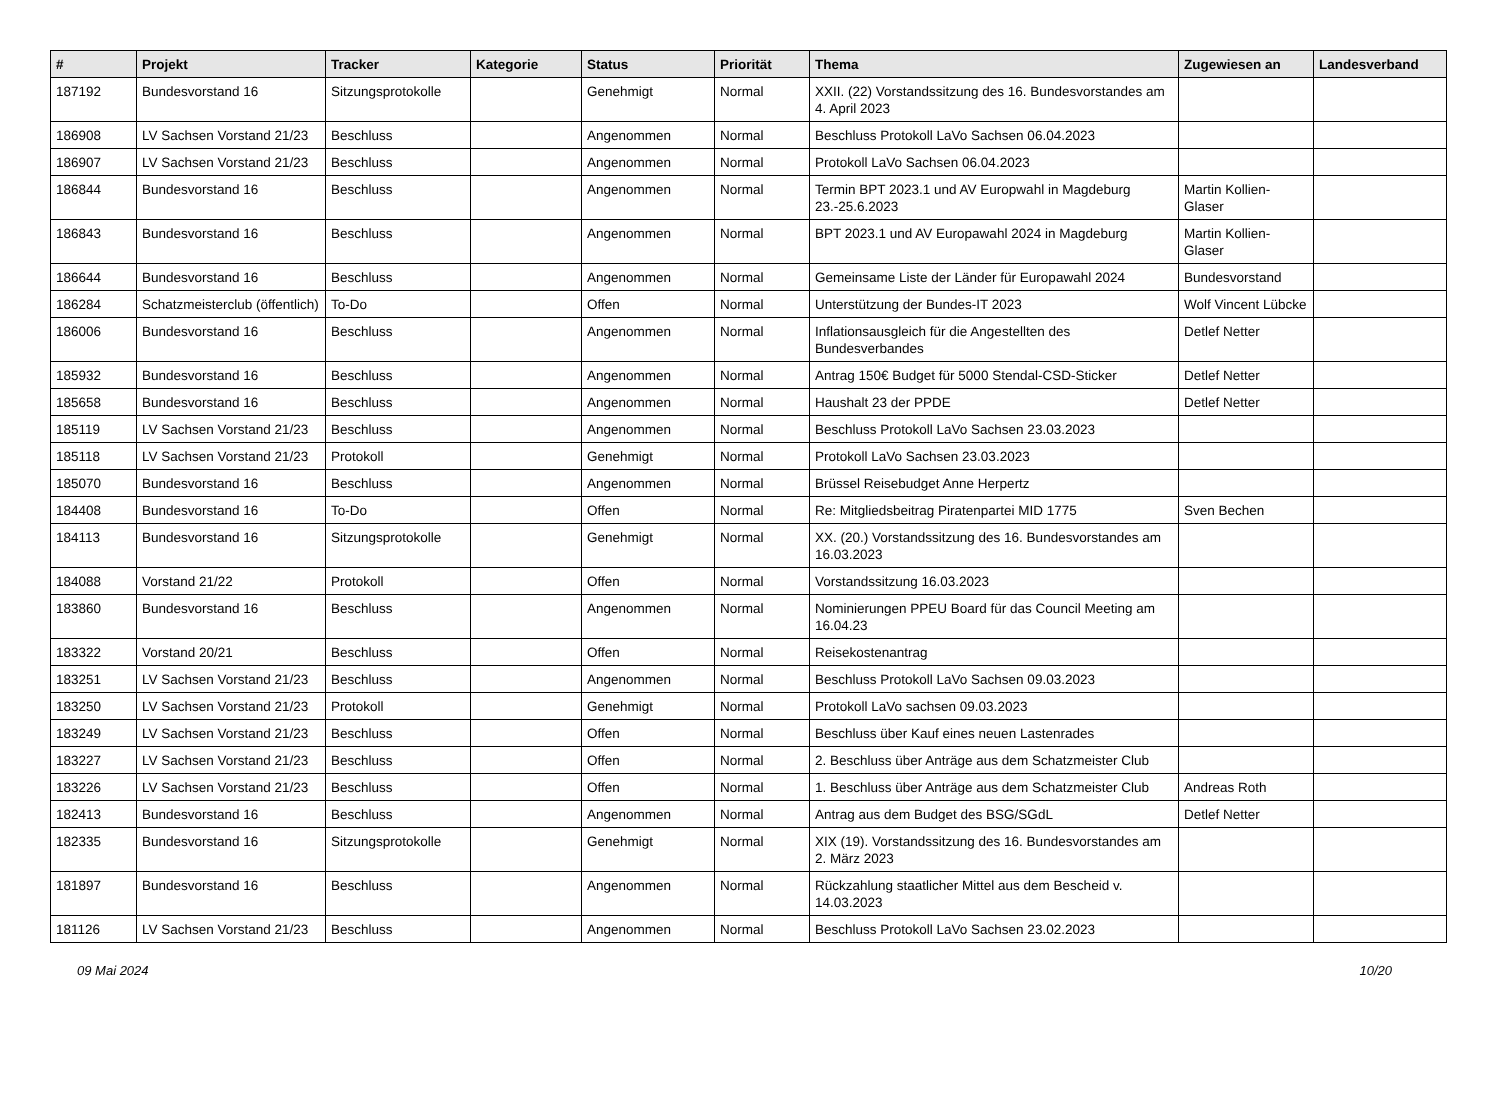| # | Projekt | Tracker | Kategorie | Status | Priorität | Thema | Zugewiesen an | Landesverband |
| --- | --- | --- | --- | --- | --- | --- | --- | --- |
| 187192 | Bundesvorstand 16 | Sitzungsprotokolle | | Genehmigt | Normal | XXII. (22) Vorstandssitzung des 16. Bundesvorstandes am 4. April 2023 | | |
| 186908 | LV Sachsen Vorstand 21/23 | Beschluss | | Angenommen | Normal | Beschluss Protokoll LaVo Sachsen 06.04.2023 | | |
| 186907 | LV Sachsen Vorstand 21/23 | Beschluss | | Angenommen | Normal | Protokoll LaVo Sachsen 06.04.2023 | | |
| 186844 | Bundesvorstand 16 | Beschluss | | Angenommen | Normal | Termin BPT 2023.1 und AV Europwahl in Magdeburg 23.-25.6.2023 | Martin Kollien-Glaser | |
| 186843 | Bundesvorstand 16 | Beschluss | | Angenommen | Normal | BPT 2023.1 und AV Europawahl 2024 in Magdeburg | Martin Kollien-Glaser | |
| 186644 | Bundesvorstand 16 | Beschluss | | Angenommen | Normal | Gemeinsame Liste der Länder für Europawahl 2024 | Bundesvorstand | |
| 186284 | Schatzmeisterclub (öffentlich) | To-Do | | Offen | Normal | Unterstützung der Bundes-IT 2023 | Wolf Vincent Lübcke | |
| 186006 | Bundesvorstand 16 | Beschluss | | Angenommen | Normal | Inflationsausgleich für die Angestellten des Bundesverbandes | Detlef Netter | |
| 185932 | Bundesvorstand 16 | Beschluss | | Angenommen | Normal | Antrag 150€ Budget für 5000 Stendal-CSD-Sticker | Detlef Netter | |
| 185658 | Bundesvorstand 16 | Beschluss | | Angenommen | Normal | Haushalt 23 der PPDE | Detlef Netter | |
| 185119 | LV Sachsen Vorstand 21/23 | Beschluss | | Angenommen | Normal | Beschluss Protokoll LaVo Sachsen 23.03.2023 | | |
| 185118 | LV Sachsen Vorstand 21/23 | Protokoll | | Genehmigt | Normal | Protokoll LaVo Sachsen 23.03.2023 | | |
| 185070 | Bundesvorstand 16 | Beschluss | | Angenommen | Normal | Brüssel Reisebudget Anne Herpertz | | |
| 184408 | Bundesvorstand 16 | To-Do | | Offen | Normal | Re: Mitgliedsbeitrag Piratenpartei MID 1775 | Sven Bechen | |
| 184113 | Bundesvorstand 16 | Sitzungsprotokolle | | Genehmigt | Normal | XX. (20.) Vorstandssitzung des 16. Bundesvorstandes am 16.03.2023 | | |
| 184088 | Vorstand 21/22 | Protokoll | | Offen | Normal | Vorstandssitzung 16.03.2023 | | |
| 183860 | Bundesvorstand 16 | Beschluss | | Angenommen | Normal | Nominierungen PPEU Board für das Council Meeting am 16.04.23 | | |
| 183322 | Vorstand 20/21 | Beschluss | | Offen | Normal | Reisekostenantrag | | |
| 183251 | LV Sachsen Vorstand 21/23 | Beschluss | | Angenommen | Normal | Beschluss Protokoll LaVo Sachsen 09.03.2023 | | |
| 183250 | LV Sachsen Vorstand 21/23 | Protokoll | | Genehmigt | Normal | Protokoll LaVo sachsen 09.03.2023 | | |
| 183249 | LV Sachsen Vorstand 21/23 | Beschluss | | Offen | Normal | Beschluss über Kauf eines neuen Lastenrades | | |
| 183227 | LV Sachsen Vorstand 21/23 | Beschluss | | Offen | Normal | 2. Beschluss über Anträge aus dem Schatzmeister Club | | |
| 183226 | LV Sachsen Vorstand 21/23 | Beschluss | | Offen | Normal | 1. Beschluss über Anträge aus dem Schatzmeister Club | Andreas Roth | |
| 182413 | Bundesvorstand 16 | Beschluss | | Angenommen | Normal | Antrag aus dem Budget des BSG/SGdL | Detlef Netter | |
| 182335 | Bundesvorstand 16 | Sitzungsprotokolle | | Genehmigt | Normal | XIX (19). Vorstandssitzung des 16. Bundesvorstandes am 2. März 2023 | | |
| 181897 | Bundesvorstand 16 | Beschluss | | Angenommen | Normal | Rückzahlung staatlicher Mittel aus dem Bescheid v. 14.03.2023 | | |
| 181126 | LV Sachsen Vorstand 21/23 | Beschluss | | Angenommen | Normal | Beschluss Protokoll LaVo Sachsen 23.02.2023 | | |
09 Mai 2024 10/20